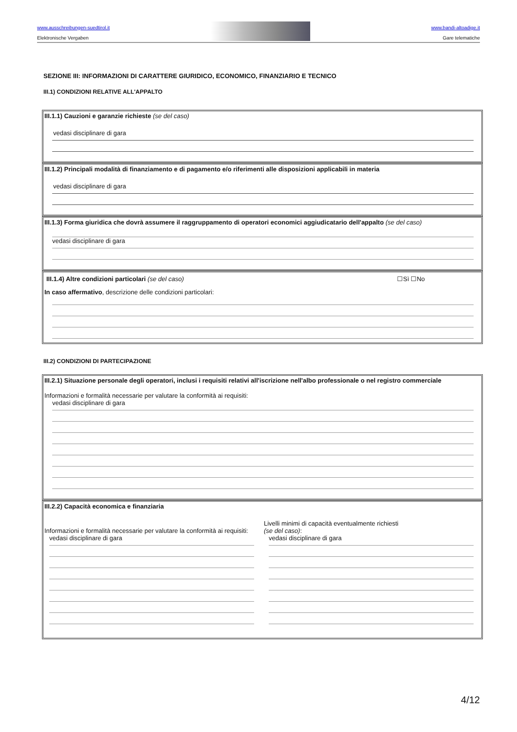www.ausschreibungen-suedtirol.it
Elektronische Vergaben
www.bandi-altoadige.it
Gare telematiche
SEZIONE III: INFORMAZIONI DI CARATTERE GIURIDICO, ECONOMICO, FINANZIARIO E TECNICO
III.1) CONDIZIONI RELATIVE ALL'APPALTO
III.1.1) Cauzioni e garanzie richieste (se del caso)
vedasi disciplinare di gara
III.1.2) Principali modalità di finanziamento e di pagamento e/o riferimenti alle disposizioni applicabili in materia
vedasi disciplinare di gara
III.1.3) Forma giuridica che dovrà assumere il raggruppamento di operatori economici aggiudicatario dell'appalto (se del caso)
vedasi disciplinare di gara
III.1.4) Altre condizioni particolari (se del caso) ☐Sì ☐No
In caso affermativo, descrizione delle condizioni particolari:
III.2) CONDIZIONI DI PARTECIPAZIONE
III.2.1) Situazione personale degli operatori, inclusi i requisiti relativi all'iscrizione nell'albo professionale o nel registro commerciale
Informazioni e formalità necessarie per valutare la conformità ai requisiti:
vedasi disciplinare di gara
III.2.2) Capacità economica e finanziaria
Informazioni e formalità necessarie per valutare la conformità ai requisiti:
vedasi disciplinare di gara
Livelli minimi di capacità eventualmente richiesti
(se del caso):
vedasi disciplinare di gara
4/12